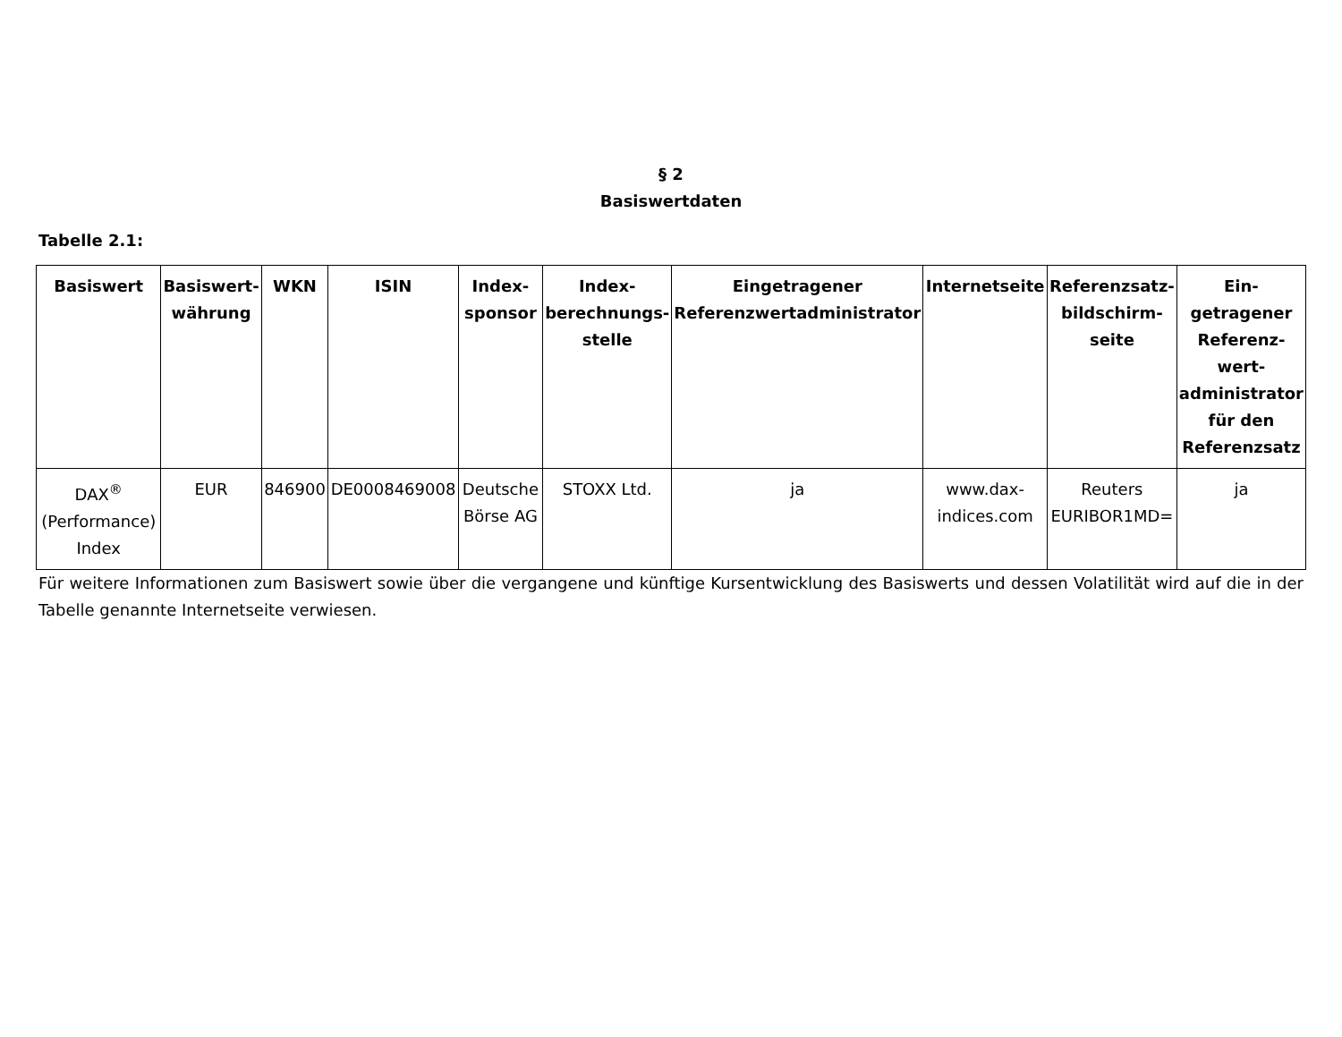§ 2
Basiswertdaten
Tabelle 2.1:
| Basiswert | Basiswert-währung | WKN | ISIN | Index-sponsor | Index-berechnungs-stelle | Eingetragener Referenzwertadministrator | Internetseite | Referenzsatz-bildschirm-seite | Ein-getragener Referenz-wert-administrator für den Referenzsatz |
| --- | --- | --- | --- | --- | --- | --- | --- | --- | --- |
| DAX<sup>®</sup> (Performance) Index | EUR | 846900 | DE0008469008 | Deutsche Börse AG | STOXX Ltd. | ja | www.dax-indices.com | Reuters EURIBOR1MD= | ja |
Für weitere Informationen zum Basiswert sowie über die vergangene und künftige Kursentwicklung des Basiswerts und dessen Volatilität wird auf die in der Tabelle genannte Internetseite verwiesen.